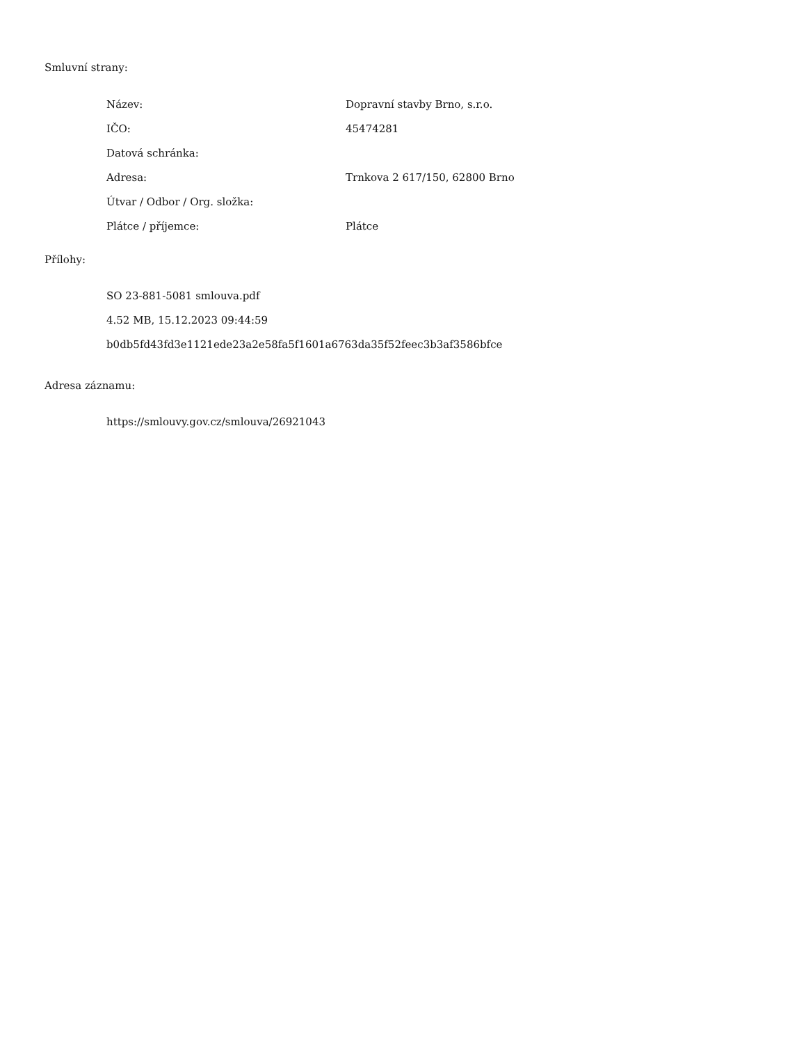Smluvní strany:
| Název: | Dopravní stavby Brno, s.r.o. |
| IČO: | 45474281 |
| Datová schránka: | |
| Adresa: | Trnkova 2 617/150, 62800 Brno |
| Útvar / Odbor / Org. složka: | |
| Plátce / příjemce: | Plátce |
Přílohy:
SO 23-881-5081 smlouva.pdf
4.52 MB, 15.12.2023 09:44:59
b0db5fd43fd3e1121ede23a2e58fa5f1601a6763da35f52feec3b3af3586bfce
Adresa záznamu:
https://smlouvy.gov.cz/smlouva/26921043